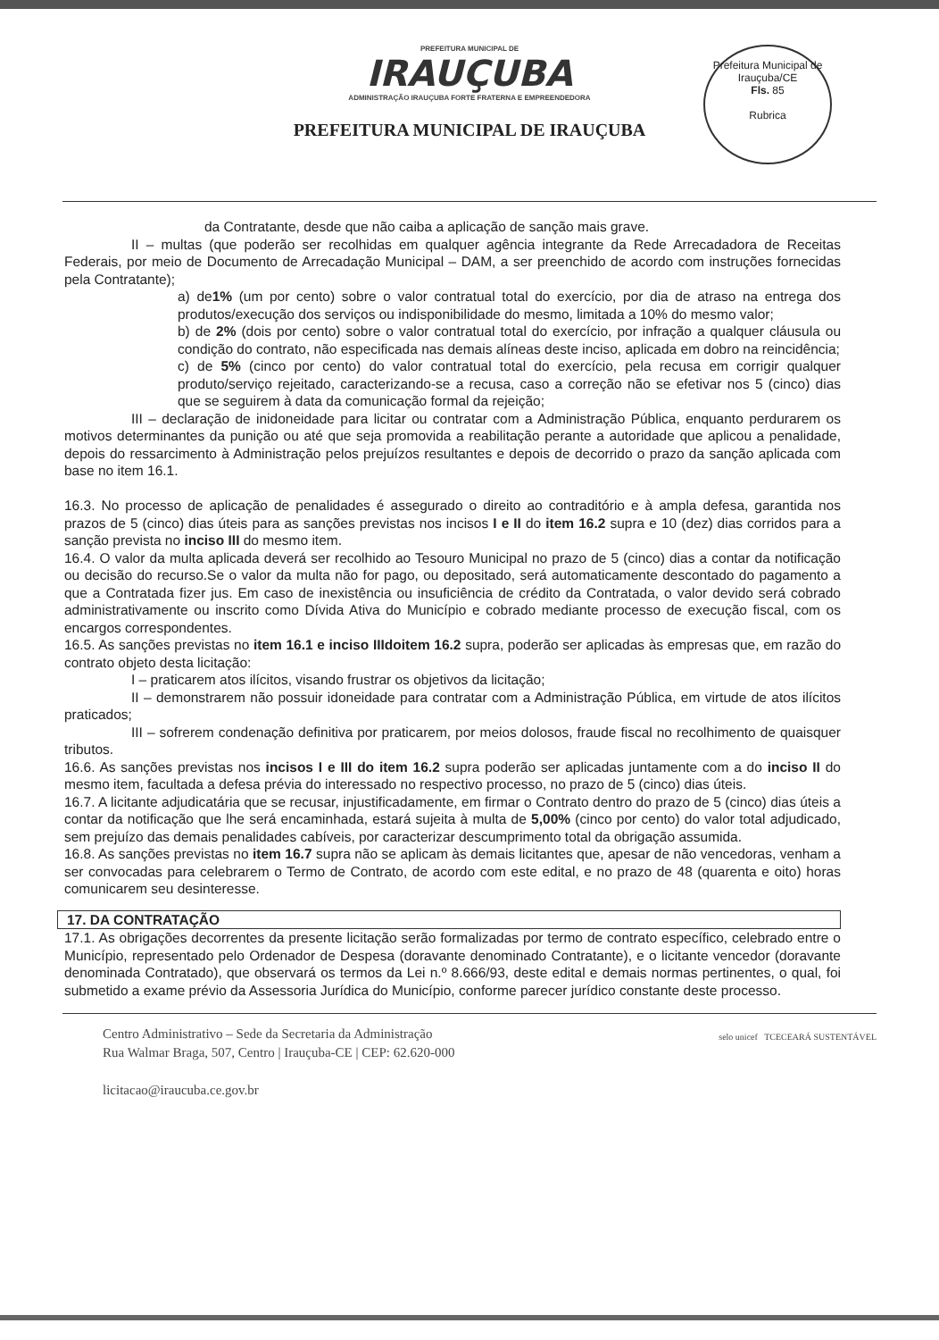PREFEITURA MUNICIPAL DE
IRAUÇUBA
ADMINISTRAÇÃO IRAUÇUBA FORTE FRATERNA E EMPREENDEDORA
PREFEITURA MUNICIPAL DE IRAUÇUBA
Prefeitura Municipal de Irauçuba/CE
Fls. 85
Rubrica
da Contratante, desde que não caiba a aplicação de sanção mais grave.
II – multas (que poderão ser recolhidas em qualquer agência integrante da Rede Arrecadadora de Receitas Federais, por meio de Documento de Arrecadação Municipal – DAM, a ser preenchido de acordo com instruções fornecidas pela Contratante);
a) de1% (um por cento) sobre o valor contratual total do exercício, por dia de atraso na entrega dos produtos/execução dos serviços ou indisponibilidade do mesmo, limitada a 10% do mesmo valor;
b) de 2% (dois por cento) sobre o valor contratual total do exercício, por infração a qualquer cláusula ou condição do contrato, não especificada nas demais alíneas deste inciso, aplicada em dobro na reincidência;
c) de 5% (cinco por cento) do valor contratual total do exercício, pela recusa em corrigir qualquer produto/serviço rejeitado, caracterizando-se a recusa, caso a correção não se efetivar nos 5 (cinco) dias que se seguirem à data da comunicação formal da rejeição;
III – declaração de inidoneidade para licitar ou contratar com a Administração Pública, enquanto perdurarem os motivos determinantes da punição ou até que seja promovida a reabilitação perante a autoridade que aplicou a penalidade, depois do ressarcimento à Administração pelos prejuízos resultantes e depois de decorrido o prazo da sanção aplicada com base no item 16.1.
16.3. No processo de aplicação de penalidades é assegurado o direito ao contraditório e à ampla defesa, garantida nos prazos de 5 (cinco) dias úteis para as sanções previstas nos incisos I e II do item 16.2 supra e 10 (dez) dias corridos para a sanção prevista no inciso III do mesmo item.
16.4. O valor da multa aplicada deverá ser recolhido ao Tesouro Municipal no prazo de 5 (cinco) dias a contar da notificação ou decisão do recurso.Se o valor da multa não for pago, ou depositado, será automaticamente descontado do pagamento a que a Contratada fizer jus. Em caso de inexistência ou insuficiência de crédito da Contratada, o valor devido será cobrado administrativamente ou inscrito como Dívida Ativa do Município e cobrado mediante processo de execução fiscal, com os encargos correspondentes.
16.5. As sanções previstas no item 16.1 e inciso IIIdoitem 16.2 supra, poderão ser aplicadas às empresas que, em razão do contrato objeto desta licitação:
I – praticarem atos ilícitos, visando frustrar os objetivos da licitação;
II – demonstrarem não possuir idoneidade para contratar com a Administração Pública, em virtude de atos ilícitos praticados;
III – sofrerem condenação definitiva por praticarem, por meios dolosos, fraude fiscal no recolhimento de quaisquer tributos.
16.6. As sanções previstas nos incisos I e III do item 16.2 supra poderão ser aplicadas juntamente com a do inciso II do mesmo item, facultada a defesa prévia do interessado no respectivo processo, no prazo de 5 (cinco) dias úteis.
16.7. A licitante adjudicatária que se recusar, injustificadamente, em firmar o Contrato dentro do prazo de 5 (cinco) dias úteis a contar da notificação que lhe será encaminhada, estará sujeita à multa de 5,00% (cinco por cento) do valor total adjudicado, sem prejuízo das demais penalidades cabíveis, por caracterizar descumprimento total da obrigação assumida.
16.8. As sanções previstas no item 16.7 supra não se aplicam às demais licitantes que, apesar de não vencedoras, venham a ser convocadas para celebrarem o Termo de Contrato, de acordo com este edital, e no prazo de 48 (quarenta e oito) horas comunicarem seu desinteresse.
17. DA CONTRATAÇÃO
17.1. As obrigações decorrentes da presente licitação serão formalizadas por termo de contrato específico, celebrado entre o Município, representado pelo Ordenador de Despesa (doravante denominado Contratante), e o licitante vencedor (doravante denominada Contratado), que observará os termos da Lei n.º 8.666/93, deste edital e demais normas pertinentes, o qual, foi submetido a exame prévio da Assessoria Jurídica do Município, conforme parecer jurídico constante deste processo.
Centro Administrativo – Sede da Secretaria da Administração
Rua Walmar Braga, 507, Centro | Irauçuba-CE | CEP: 62.620-000
licitacao@iraucuba.ce.gov.br selo unicef TCECEARÁ SUSTENTÁVEL